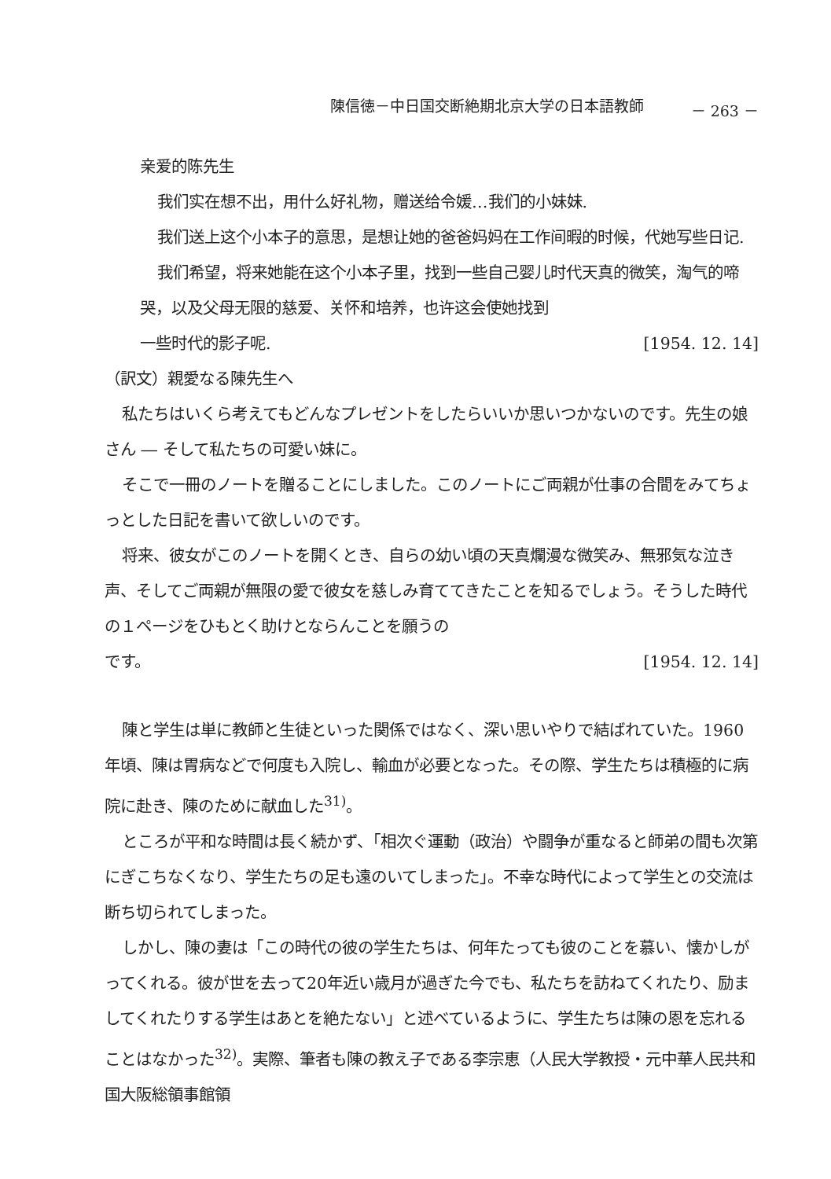陳信徳－中日国交断絶期北京大学の日本語教師 － 263 －
亲爱的陈先生
我们实在想不出，用什么好礼物，赠送给令媛…我们的小妹妹.
我们送上这个小本子的意思，是想让她的爸爸妈妈在工作间暇的时候，代她写些日记.
我们希望，将来她能在这个小本子里，找到一些自己婴儿时代天真的微笑，淘气的啼哭，以及父母无限的慈爱、关怀和培养，也许这会使她找到
一些时代的影子呢. [1954. 12. 14]
（訳文）親愛なる陳先生へ
私たちはいくら考えてもどんなプレゼントをしたらいいか思いつかないのです。先生の娘さん ― そして私たちの可愛い妹に。
そこで一冊のノートを贈ることにしました。このノートにご両親が仕事の合間をみてちょっとした日記を書いて欲しいのです。
将来、彼女がこのノートを開くとき、自らの幼い頃の天真爛漫な微笑み、無邪気な泣き声、そしてご両親が無限の愛で彼女を慈しみ育ててきたことを知るでしょう。そうした時代の１ページをひもとく助けとならんことを願うの
です。 [1954. 12. 14]
陳と学生は単に教師と生徒といった関係ではなく、深い思いやりで結ばれていた。1960年頃、陳は胃病などで何度も入院し、輸血が必要となった。その際、学生たちは積極的に病院に赴き、陳のために献血した<sup>31)</sup>。
ところが平和な時間は長く続かず、「相次ぐ運動（政治）や闘争が重なると師弟の間も次第にぎこちなくなり、学生たちの足も遠のいてしまった」。不幸な時代によって学生との交流は断ち切られてしまった。
しかし、陳の妻は「この時代の彼の学生たちは、何年たっても彼のことを慕い、懐かしがってくれる。彼が世を去って20年近い歳月が過ぎた今でも、私たちを訪ねてくれたり、励ましてくれたりする学生はあとを絶たない」と述べているように、学生たちは陳の恩を忘れることはなかった<sup>32)</sup>。実際、筆者も陳の教え子である李宗恵（人民大学教授・元中華人民共和国大阪総領事館領